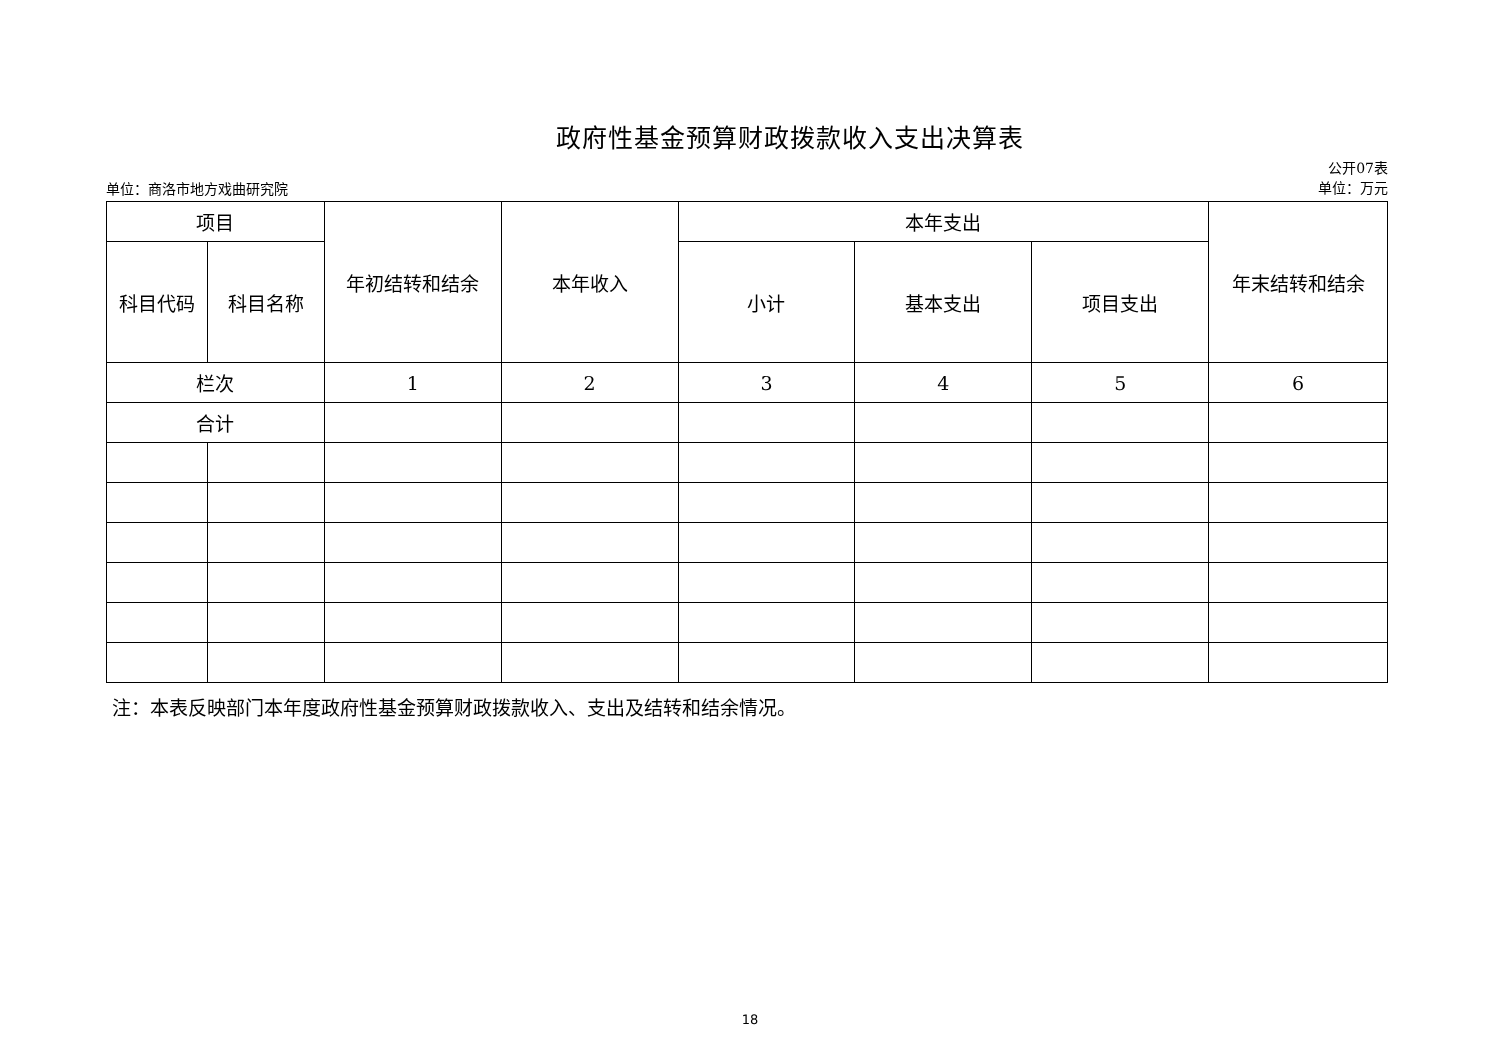政府性基金预算财政拨款收入支出决算表
单位：商洛市地方戏曲研究院
公开07表
单位：万元
| 项目 | | 年初结转和结余 | 本年收入 | 本年支出 | | | 年末结转和结余 |
| --- | --- | --- | --- | --- | --- | --- | --- |
| 科目代码 | 科目名称 | | | 小计 | 基本支出 | 项目支出 | |
| 栏次 | | 1 | 2 | 3 | 4 | 5 | 6 |
| 合计 | | | | | | | |
注：本表反映部门本年度政府性基金预算财政拨款收入、支出及结转和结余情况。
18